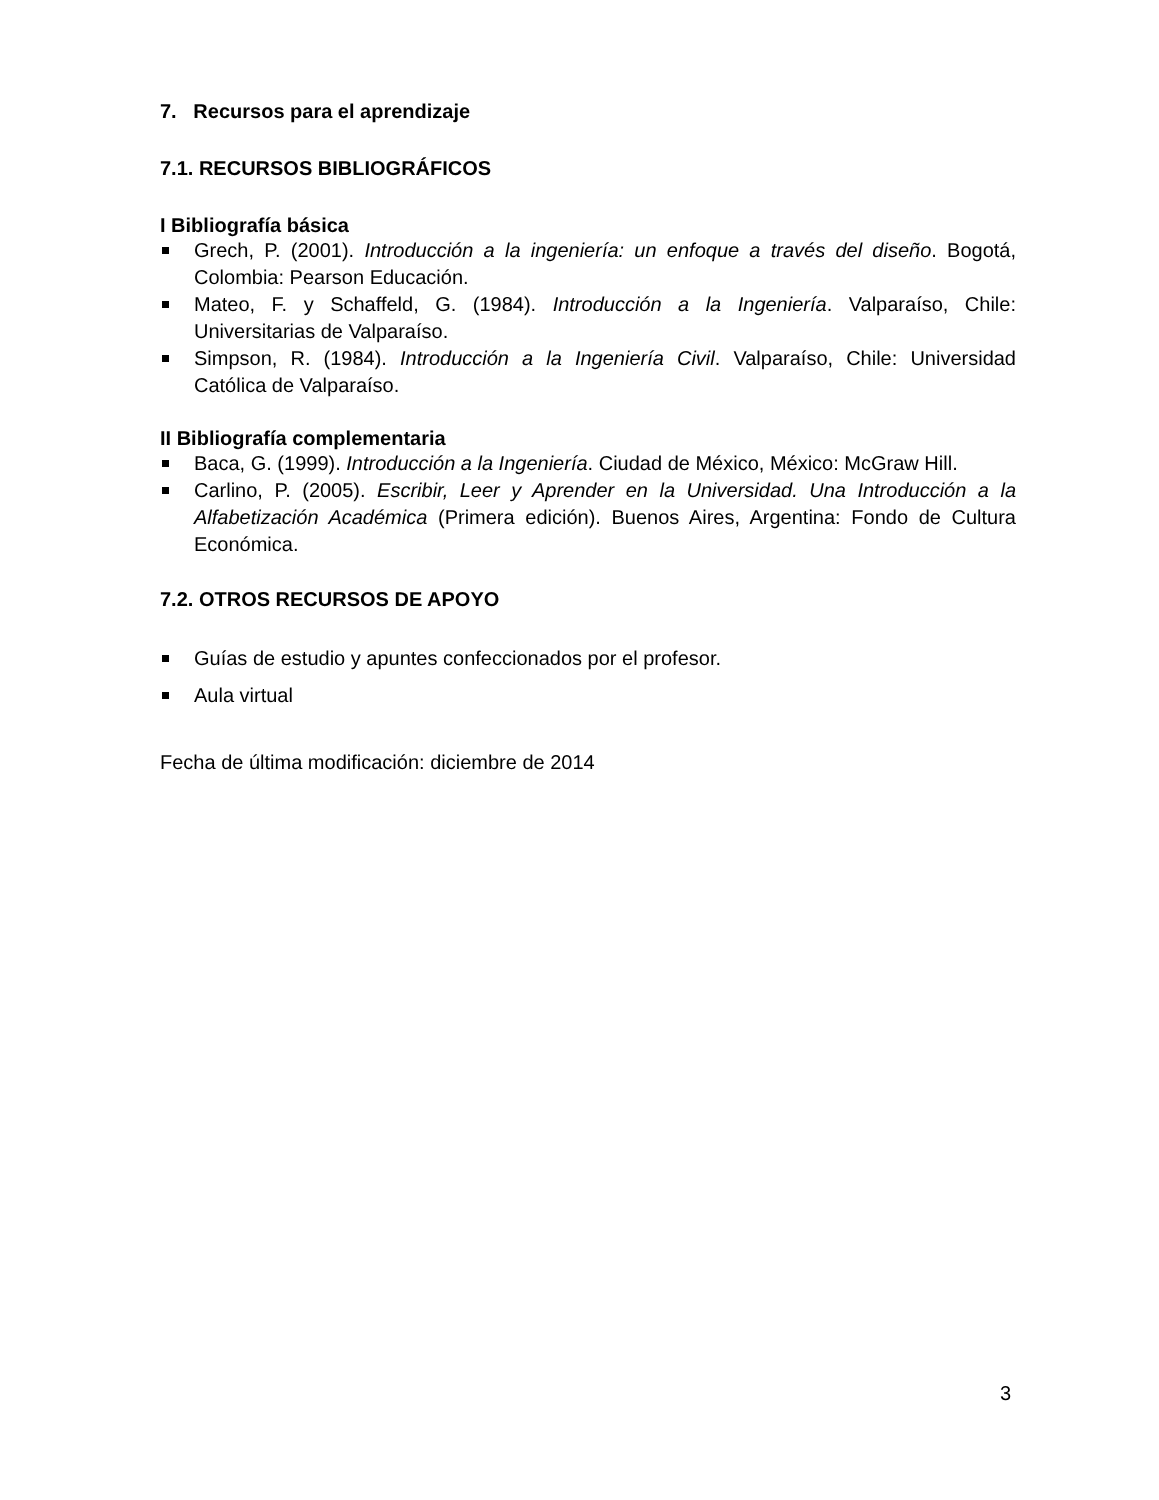7. Recursos para el aprendizaje
7.1. RECURSOS BIBLIOGRÁFICOS
I Bibliografía básica
Grech, P. (2001). Introducción a la ingeniería: un enfoque a través del diseño. Bogotá, Colombia: Pearson Educación.
Mateo, F. y Schaffeld, G. (1984). Introducción a la Ingeniería. Valparaíso, Chile: Universitarias de Valparaíso.
Simpson, R. (1984). Introducción a la Ingeniería Civil. Valparaíso, Chile: Universidad Católica de Valparaíso.
II Bibliografía complementaria
Baca, G. (1999). Introducción a la Ingeniería. Ciudad de México, México: McGraw Hill.
Carlino, P. (2005). Escribir, Leer y Aprender en la Universidad. Una Introducción a la Alfabetización Académica (Primera edición). Buenos Aires, Argentina: Fondo de Cultura Económica.
7.2. OTROS RECURSOS DE APOYO
Guías de estudio y apuntes confeccionados por el profesor.
Aula virtual
Fecha de última modificación: diciembre de 2014
3